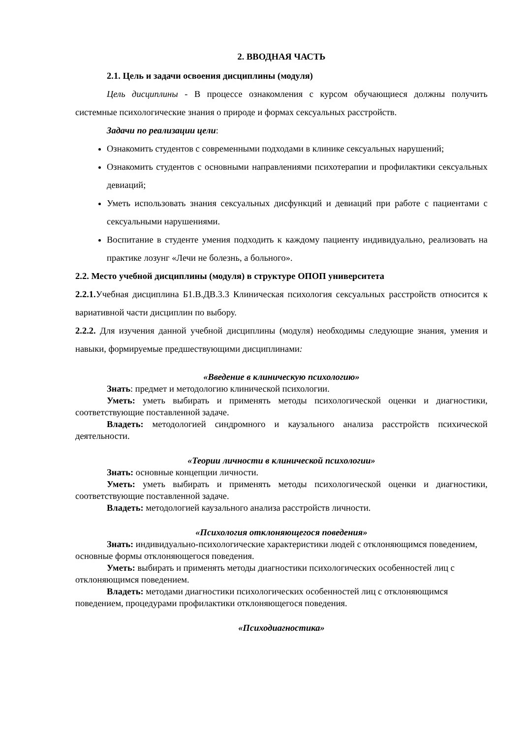2. ВВОДНАЯ ЧАСТЬ
2.1. Цель и задачи освоения дисциплины (модуля)
Цель дисциплины - В процессе ознакомления с курсом обучающиеся должны получить системные психологические знания о природе и формах сексуальных расстройств.
Задачи по реализации цели:
Ознакомить студентов с современными подходами в клинике сексуальных нарушений;
Ознакомить студентов с основными направлениями психотерапии и профилактики сексуальных девиаций;
Уметь использовать знания сексуальных дисфункций и девиаций при работе с пациентами с сексуальными нарушениями.
Воспитание в студенте умения подходить к каждому пациенту индивидуально, реализовать на практике лозунг «Лечи не болезнь, а больного».
2.2. Место учебной дисциплины (модуля) в структуре ОПОП университета
2.2.1. Учебная дисциплина Б1.В.ДВ.3.3 Клиническая психология сексуальных расстройств относится к вариативной части дисциплин по выбору.
2.2.2. Для изучения данной учебной дисциплины (модуля) необходимы следующие знания, умения и навыки, формируемые предшествующими дисциплинами:
«Введение в клиническую психологию»
Знать: предмет и методологию клинической психологии.
Уметь: уметь выбирать и применять методы психологической оценки и диагностики, соответствующие поставленной задаче.
Владеть: методологией синдромного и каузального анализа расстройств психической деятельности.
«Теории личности в клинической психологии»
Знать: основные концепции личности.
Уметь: уметь выбирать и применять методы психологической оценки и диагностики, соответствующие поставленной задаче.
Владеть: методологией каузального анализа расстройств личности.
«Психология отклоняющегося поведения»
Знать: индивидуально-психологические характеристики людей с отклоняющимся поведением, основные формы отклоняющегося поведения.
Уметь: выбирать и применять методы диагностики психологических особенностей лиц с отклоняющимся поведением.
Владеть: методами диагностики психологических особенностей лиц с отклоняющимся поведением, процедурами профилактики отклоняющегося поведения.
«Психодиагностика»